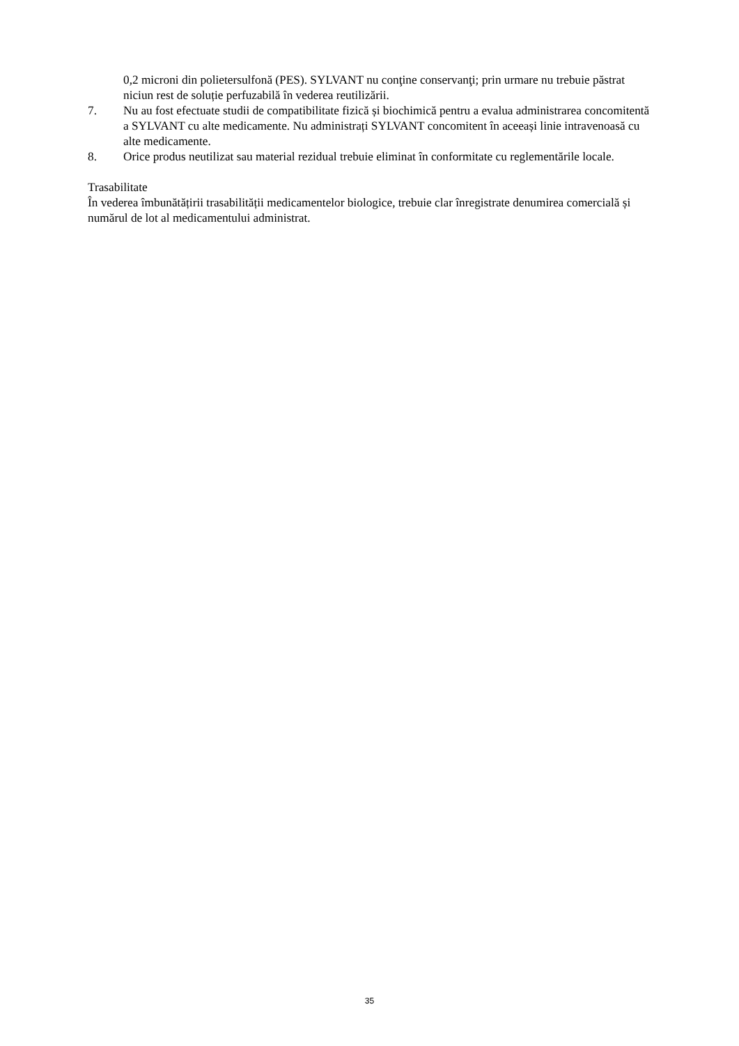0,2 microni din polietersulfonă (PES). SYLVANT nu conţine conservanţi; prin urmare nu trebuie păstrat niciun rest de soluție perfuzabilă în vederea reutilizării.
7. Nu au fost efectuate studii de compatibilitate fizică și biochimică pentru a evalua administrarea concomitentă a SYLVANT cu alte medicamente. Nu administrați SYLVANT concomitent în aceeași linie intravenoasă cu alte medicamente.
8. Orice produs neutilizat sau material rezidual trebuie eliminat în conformitate cu reglementările locale.
Trasabilitate
În vederea îmbunătățirii trasabilității medicamentelor biologice, trebuie clar înregistrate denumirea comercială și numărul de lot al medicamentului administrat.
35